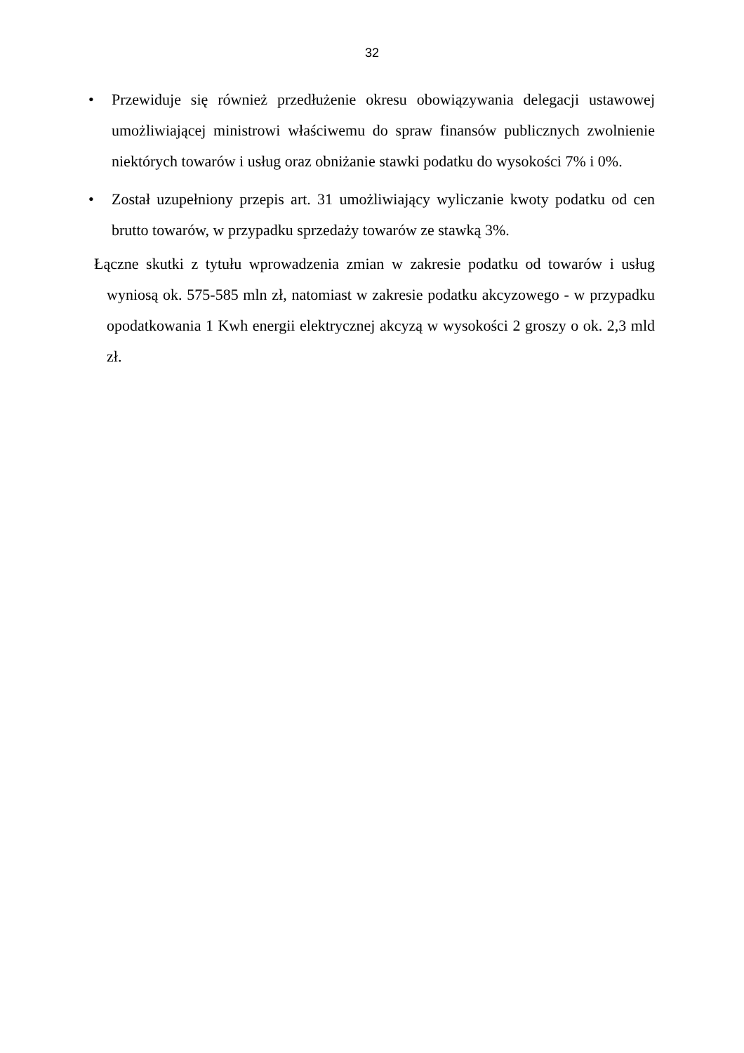32
• Przewiduje się również przedłużenie okresu obowiązywania delegacji ustawowej umożliwiającej ministrowi właściwemu do spraw finansów publicznych zwolnienie niektórych towarów i usług oraz obniżanie stawki podatku do wysokości 7% i 0%.
• Został uzupełniony przepis art. 31 umożliwiający wyliczanie kwoty podatku od cen brutto towarów, w przypadku sprzedaży towarów ze stawką 3%.
Łączne skutki z tytułu wprowadzenia zmian w zakresie podatku od towarów i usług wyniosą ok. 575-585 mln zł, natomiast w zakresie podatku akcyzowego - w przypadku opodatkowania 1 Kwh energii elektrycznej akcyzą w wysokości 2 groszy o ok. 2,3 mld zł.